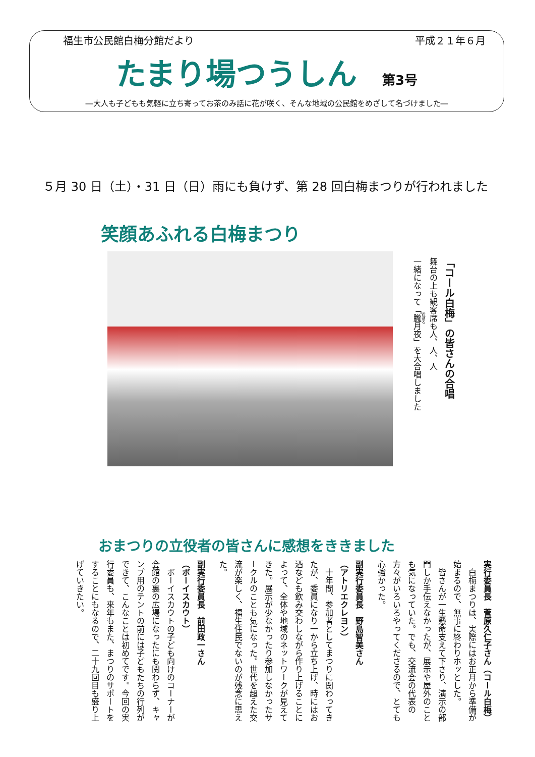福生市公民館白梅分館だより 平成２１年６月
たまり場つうしん 第3号
―大人も子どもも気軽に立ち寄ってお茶のみ話に花が咲く、そんな地域の公民館をめざして名づけました―
５月 30 日（土）・31 日（日）雨にも負けず、第 28 回白梅まつりが行われました
笑顔あふれる白梅まつり
「コール白梅」の皆さんの合唱
舞台の上も観客席も人、人、人
一緒になって「朧月夜」を大合唱しました
おまつりの立役者の皆さんに感想をききました
実行委員長　菅原久仁子さん（コール白梅）
　白梅まつりは、実際にはお正月から準備が始まるので、無事に終わりホッとした。
　皆さんが一生懸命支えて下さり、演示の部門しか手伝えなかったが、展示や屋外のことも気になっていた。でも、交流会の代表の方々がいろいろやってくださるので、とても心強かった。
副実行委員長　野島智美さん
（アトリエクレヨン）
　十年間、参加者としてまつりに関わってきたが、委員になり一から立ち上げ、時にはお酒なども飲み交わしながら作り上げることによって、全体や地域のネットワークが見えてきた。展示が少なかったり参加しなかったサークルのことも気になった。世代を超えた交流が楽しく、福生住民でないのが残念に思えた。
副実行委員長　前田政一さん
（ボーイスカウト）
　ボーイスカウトの子ども向けのコーナーが会館の裏の広場になったにも関わらず、キャンプ用のテントの前には子どもたちの行列ができて、こんなことは初めてです。今回の実行委員も、来年もまた、まつりのサポートをすることにもなるので、二十九回目も盛り上げていきたい。